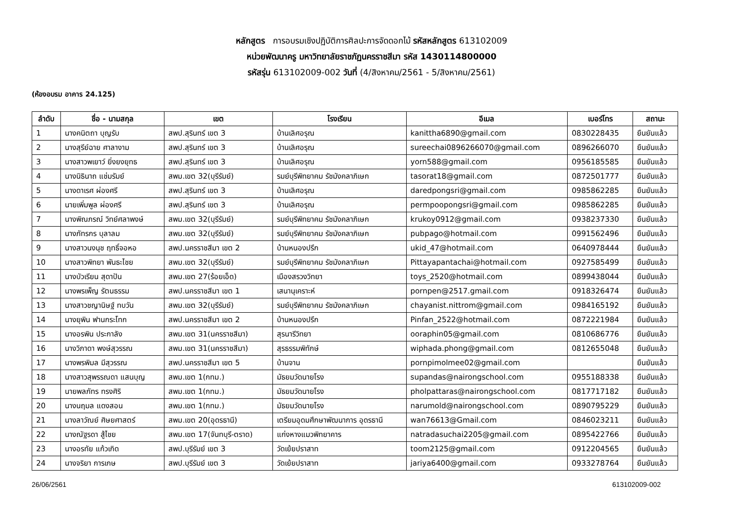หลักสูตร การอบรมเชิงปฏิบัติการศิลปะการจัดดอกไม้ รหัสหลักสูตร 613102009
หน่วยพัฒนาครู มหาวิทยาลัยราชภัฏนครราชสีมา รหัส 1430114800000
รหัสรุ่น 613102009-002 วันที่ (4/สิงหาคม/2561 - 5/สิงหาคม/2561)
(ห้องอบรม อาคาร 24.125)
| ลำดับ | ชื่อ - นามสกุล | เขต | โรงเรียน | อีเมล | เบอร์โทร | สถานะ |
| --- | --- | --- | --- | --- | --- | --- |
| 1 | นางคนิตถา บุญรับ | สพป.สุรินทร์ เขต 3 | บ้านเลิศอรุณ | kanittha6890@gmail.com | 0830228435 | ยืนยันแล้ว |
| 2 | นางสุรีย์ฉาย ศาลางาม | สพป.สุรินทร์ เขต 3 | บ้านเลิศอรุณ | sureechai0896266070@gmail.com | 0896266070 | ยืนยันแล้ว |
| 3 | นางสาวพเยาว์ ยิ่งยงยุทธ | สพป.สุรินทร์ เขต 3 | บ้านเลิศอรุณ | yorn588@gmail.com | 0956185585 | ยืนยันแล้ว |
| 4 | นางนิธินาถ แช่มรัมย์ | สพม.เขต 32(บุรีรัมย์) | รมย์บุรีพิทยาคม รัชมังคลาภิเษก | tasorat18@gmail.com | 0872501777 | ยืนยันแล้ว |
| 5 | นางดาเรศ ผ่องศรี | สพป.สุรินทร์ เขต 3 | บ้านเลิศอรุณ | daredpongsri@gmail.com | 0985862285 | ยืนยันแล้ว |
| 6 | นายเพิ่มพูล ผ่องศรี | สพป.สุรินทร์ เขต 3 | บ้านเลิศอรุณ | permpoopongsri@gmail.com | 0985862285 | ยืนยันแล้ว |
| 7 | นางพิณภรณ์ วิทย์ศลาพงษ์ | สพม.เขต 32(บุรีรัมย์) | รมย์บุรีพิทยาคม รัชมังคลาภิเษก | krukoy0912@gmail.com | 0938237330 | ยืนยันแล้ว |
| 8 | นางภัทรกร บุลาลม | สพม.เขต 32(บุรีรัมย์) | รมย์บุรีพิทยาคม รัชมังคลาภิเษก | pubpago@hotmail.com | 0991562496 | ยืนยันแล้ว |
| 9 | นางสาวนงนุช ฤทธิ์จอหอ | สพป.นครราชสีมา เขต 2 | บ้านหนองปรึก | ukid_47@hotmail.com | 0640978444 | ยืนยันแล้ว |
| 10 | นางสาวพิทยา พันธะไชย | สพม.เขต 32(บุรีรัมย์) | รมย์บุรีพิทยาคม รัชมังคลาภิเษก | Pittayapantachai@hotmail.com | 0927585499 | ยืนยันแล้ว |
| 11 | นางบัวเรียน สุดาปัน | สพม.เขต 27(ร้อยเอ็ด) | เมืองสรวงวิทยา | toys_2520@hotmail.com | 0899438044 | ยืนยันแล้ว |
| 12 | นางพรเพ็ญ รัตนธรรม | สพป.นครราชสีมา เขต 1 | เสนานุเคราะห์ | pornpen@2517.gmail.com | 0918326474 | ยืนยันแล้ว |
| 13 | นางสาวชญานิษฐ์ ทบวัน | สพม.เขต 32(บุรีรัมย์) | รมย์บุรีพิทยาคม รัชมังคลาภิเษก | chayanist.nittrom@gmail.com | 0984165192 | ยืนยันแล้ว |
| 14 | นางยุพิน ฟานกระโทก | สพป.นครราชสีมา เขต 2 | บ้านหนองปรึก | Pinfan_2522@hotmail.com | 0872221984 | ยืนยันแล้ว |
| 15 | นางอรพิน ประกาลัง | สพม.เขต 31(นครราชสีมา) | สุรนารีวิทยา | ooraphin05@gmail.com | 0810686776 | ยืนยันแล้ว |
| 16 | นางวิภาดา พงษ์สุวรรณ | สพม.เขต 31(นครราชสีมา) | สุรธรรมพิทักษ์ | wiphada.phong@gmail.com | 0812655048 | ยืนยันแล้ว |
| 17 | นางพรพิมล มีสุวรรณ | สพป.นครราชสีมา เขต 5 | บ้านจาน | pornpimolmee02@gmail.com | | ยืนยันแล้ว |
| 18 | นางสาวสุพรรณดา แสนบุญ | สพม.เขต 1(กทม.) | มัธยมวัดนายโรง | supandas@nairongschool.com | 0955188338 | ยืนยันแล้ว |
| 19 | นายพลภัทร ทรงศิริ | สพม.เขต 1(กทม.) | มัธยมวัดนายโรง | pholpattaras@nairongschool.com | 0817717182 | ยืนยันแล้ว |
| 20 | นางนฤมล แดงสอน | สพม.เขต 1(กทม.) | มัธยมวัดนายโรง | narumold@nairongschool.com | 0890795229 | ยืนยันแล้ว |
| 21 | นางลาวัณย์ ศิษยศาสตร์ | สพม.เขต 20(อุดรธานี) | เตรียมอุดมศึกษาพัฒนาการ อุดรธานี | wan76613@Gmail.com | 0846023211 | ยืนยันแล้ว |
| 22 | นางณัฐรดา สู้ไชย | สพม.เขต 17(จันทบุรี-ตราด) | แก่งหางแมวพิทยาคาร | natradasuchai2205@gmail.com | 0895422766 | ยืนยันแล้ว |
| 23 | นางอรทัย แก้วเกิด | สพป.บุรีรัมย์ เขต 3 | วัดเย้ยปราสาท | toom2125@gmail.com | 0912204565 | ยืนยันแล้ว |
| 24 | นางจริยา การเกษ | สพป.บุรีรัมย์ เขต 3 | วัดเย้ยปราสาท | jariya6400@gmail.com | 0933278764 | ยืนยันแล้ว |
26/06/2561 613102009-002